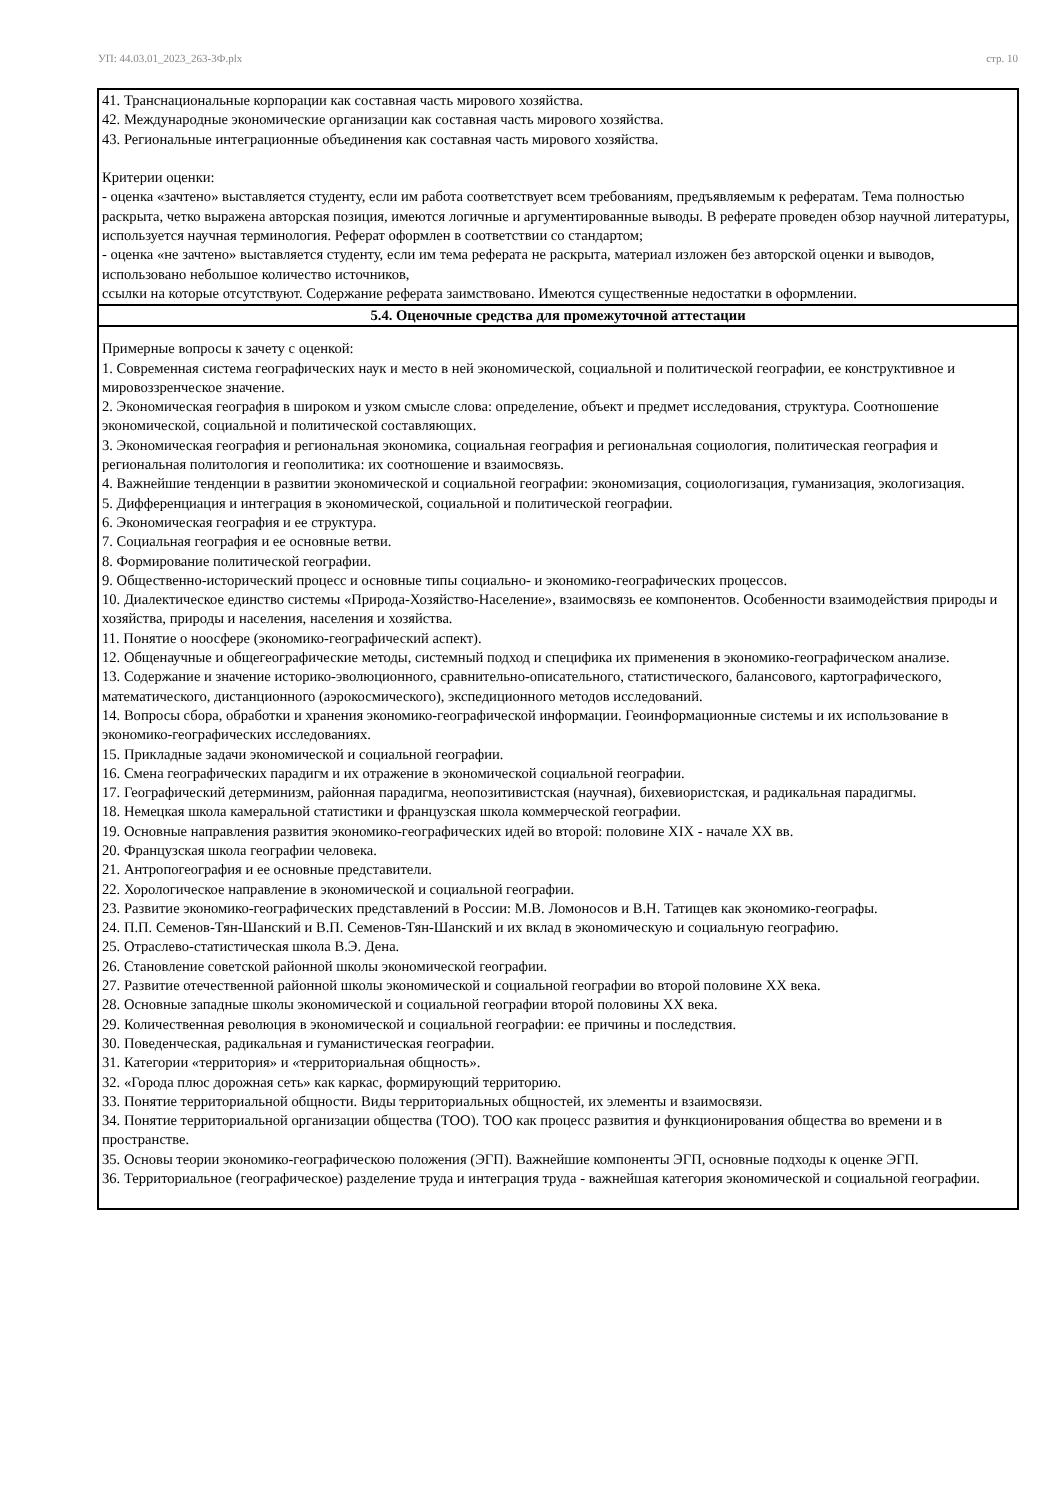УП: 44.03.01_2023_263-3Ф.plx стр. 10
| 41. Транснациональные корпорации как составная часть мирового хозяйства. 42. Международные экономические организации как составная часть мирового хозяйства. 43. Региональные интеграционные объединения как составная часть мирового хозяйства. Критерии оценки: - оценка «зачтено» выставляется студенту, если им работа соответствует всем требованиям, предъявляемым к рефератам. Тема полностью раскрыта, четко выражена авторская позиция, имеются логичные и аргументированные выводы. В реферате проведен обзор научной литературы, используется научная терминология. Реферат оформлен в соответствии со стандартом; - оценка «не зачтено» выставляется студенту, если им тема реферата не раскрыта, материал изложен без авторской оценки и выводов, использовано небольшое количество источников, ссылки на которые отсутствуют. Содержание реферата заимствовано. Имеются существенные недостатки в оформлении. |
| 5.4. Оценочные средства для промежуточной аттестации |
| Примерные вопросы к зачету с оценкой: 1. Современная система географических наук и место в ней экономической, социальной и политической географии, ее конструктивное и мировоззренческое значение. 2. Экономическая география в широком и узком смысле слова: определение, объект и предмет исследования, структура. Соотношение экономической, социальной и политической составляющих. 3. Экономическая география и региональная экономика, социальная география и региональная социология, политическая география и региональная политология и геополитика: их соотношение и взаимосвязь. 4. Важнейшие тенденции в развитии экономической и социальной географии: экономизация, социологизация, гуманизация, экологизация. 5. Дифференциация и интеграция в экономической, социальной и политической географии. 6. Экономическая география и ее структура. 7. Социальная география и ее основные ветви. 8. Формирование политической географии. 9. Общественно-исторический процесс и основные типы социально- и экономико-географических процессов. 10. Диалектическое единство системы «Природа-Хозяйство-Население», взаимосвязь ее компонентов. Особенности взаимодействия природы и хозяйства, природы и населения, населения и хозяйства. 11. Понятие о ноосфере (экономико-географический аспект). 12. Общенаучные и общегеографические методы, системный подход и специфика их применения в экономико-географическом анализе. 13. Содержание и значение историко-эволюционного, сравнительно-описательного, статистического, балансового, картографического, математического, дистанционного (аэрокосмического), экспедиционного методов исследований. 14. Вопросы сбора, обработки и хранения экономико-географической информации. Геоинформационные системы и их использование в экономико-географических исследованиях. 15. Прикладные задачи экономической и социальной географии. 16. Смена географических парадигм и их отражение в экономической социальной географии. 17. Географический детерминизм, районная парадигма, неопозитивистская (научная), бихевиористская, и радикальная парадигмы. 18. Немецкая школа камеральной статистики и французская школа коммерческой географии. 19. Основные направления развития экономико-географических идей во второй: половине XIX - начале XX вв. 20. Французская школа географии человека. 21. Антропогеография и ее основные представители. 22. Хорологическое направление в экономической и социальной географии. 23. Развитие экономико-географических представлений в России: М.В. Ломоносов и В.Н. Татищев как экономико-географы. 24. П.П. Семенов-Тян-Шанский и В.П. Семенов-Тян-Шанский и их вклад в экономическую и социальную географию. 25. Отраслево-статистическая школа В.Э. Дена. 26. Становление советской районной школы экономической географии. 27. Развитие отечественной районной школы экономической и социальной географии во второй половине XX века. 28. Основные западные школы экономической и социальной географии второй половины XX века. 29. Количественная революция в экономической и социальной географии: ее причины и последствия. 30. Поведенческая, радикальная и гуманистическая географии. 31. Категории «территория» и «территориальная общность». 32. «Города плюс дорожная сеть» как каркас, формирующий территорию. 33. Понятие территориальной общности. Виды территориальных общностей, их элементы и взаимосвязи. 34. Понятие территориальной организации общества (ТОО). ТОО как процесс развития и функционирования общества во времени и в пространстве. 35. Основы теории экономико-географическою положения (ЭГП). Важнейшие компоненты ЭГП, основные подходы к оценке ЭГП. 36. Территориальное (географическое) разделение труда и интеграция труда - важнейшая категория экономической и социальной географии. |